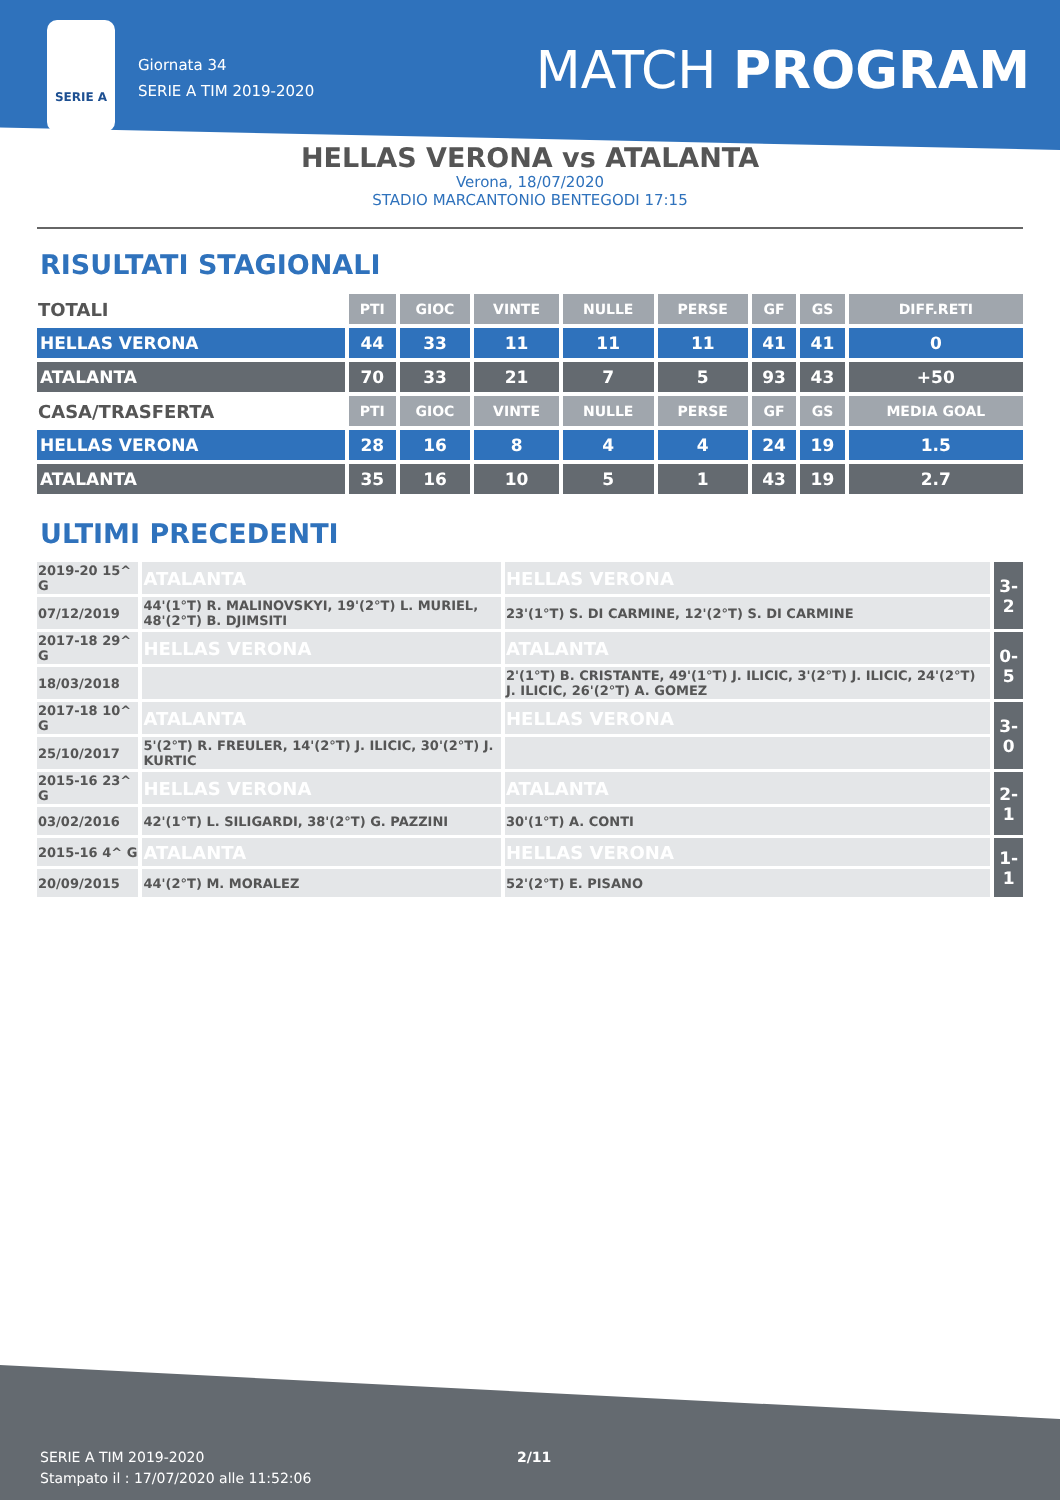SERIE A
Giornata 34
SERIE A TIM 2019-2020
MATCH PROGRAM
HELLAS VERONA vs ATALANTA
Verona, 18/07/2020
STADIO MARCANTONIO BENTEGODI 17:15
RISULTATI STAGIONALI
| TOTALI | PTI | GIOC | VINTE | NULLE | PERSE | GF | GS | DIFF.RETI |
| --- | --- | --- | --- | --- | --- | --- | --- | --- |
| HELLAS VERONA | 44 | 33 | 11 | 11 | 11 | 41 | 41 | 0 |
| ATALANTA | 70 | 33 | 21 | 7 | 5 | 93 | 43 | +50 |
| CASA/TRASFERTA | PTI | GIOC | VINTE | NULLE | PERSE | GF | GS | MEDIA GOAL |
| HELLAS VERONA | 28 | 16 | 8 | 4 | 4 | 24 | 19 | 1.5 |
| ATALANTA | 35 | 16 | 10 | 5 | 1 | 43 | 19 | 2.7 |
ULTIMI PRECEDENTI
| 2019-20 15^ G | ATALANTA | HELLAS VERONA | 3-2 |
| 07/12/2019 | 44'(1°T) R. MALINOVSKYI, 19'(2°T) L. MURIEL, 48'(2°T) B. DJIMSITI | 23'(1°T) S. DI CARMINE, 12'(2°T) S. DI CARMINE | |
| 2017-18 29^ G | HELLAS VERONA | ATALANTA | 0-5 |
| 18/03/2018 | | 2'(1°T) B. CRISTANTE, 49'(1°T) J. ILICIC, 3'(2°T) J. ILICIC, 24'(2°T) J. ILICIC, 26'(2°T) A. GOMEZ | |
| 2017-18 10^ G | ATALANTA | HELLAS VERONA | 3-0 |
| 25/10/2017 | 5'(2°T) R. FREULER, 14'(2°T) J. ILICIC, 30'(2°T) J. KURTIC | | |
| 2015-16 23^ G | HELLAS VERONA | ATALANTA | 2-1 |
| 03/02/2016 | 42'(1°T) L. SILIGARDI, 38'(2°T) G. PAZZINI | 30'(1°T) A. CONTI | |
| 2015-16 4^ G | ATALANTA | HELLAS VERONA | 1-1 |
| 20/09/2015 | 44'(2°T) M. MORALEZ | 52'(2°T) E. PISANO | |
SERIE A TIM 2019-2020
Stampato il : 17/07/2020 alle 11:52:06
2/11